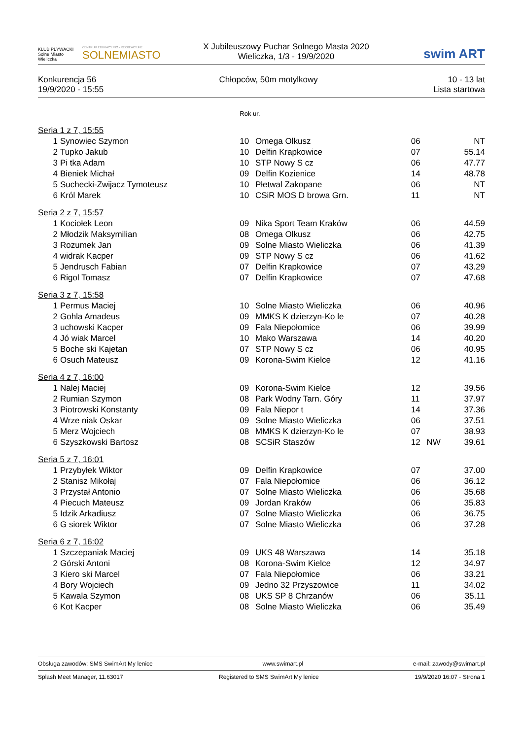KLUB PŁYWACKI
Solne Miasto Wieliczka
CENTRUM EDUKACYJNO - REKREACYJNE
SOLNEMIASTO
X Jubileuszowy Puchar Solnego Masta 2020
Wieliczka, 1/3 - 19/9/2020
swim ART
Konkurencja 56
19/9/2020 - 15:55
Chłopców, 50m motylkowy 10 - 13 lat
Lista startowa
| | | Rok ur. | | | | |
| Seria 1 z 7, 15:55 | | | | | | |
| 1 | Synowiec Szymon | 10 | Omega Olkusz | 06 | | NT |
| 2 | Tupko Jakub | 10 | Delfin Krapkowice | 07 | | 55.14 |
| 3 | Pi tka Adam | 10 | STP Nowy S cz | 06 | | 47.77 |
| 4 | Bieniek Michał | 09 | Delfin Kozienice | 14 | | 48.78 |
| 5 | Suchecki-Zwijacz Tymoteusz | 10 | Płetwal Zakopane | 06 | | NT |
| 6 | Król Marek | 10 | CSiR MOS D browa Grn. | 11 | | NT |
| Seria 2 z 7, 15:57 | | | | | | |
| 1 | Kociołek Leon | 09 | Nika Sport Team Kraków | 06 | | 44.59 |
| 2 | Młodzik Maksymilian | 08 | Omega Olkusz | 06 | | 42.75 |
| 3 | Rozumek Jan | 09 | Solne Miasto Wieliczka | 06 | | 41.39 |
| 4 | widrak Kacper | 09 | STP Nowy S cz | 06 | | 41.62 |
| 5 | Jendrusch Fabian | 07 | Delfin Krapkowice | 07 | | 43.29 |
| 6 | Rigol Tomasz | 07 | Delfin Krapkowice | 07 | | 47.68 |
| Seria 3 z 7, 15:58 | | | | | | |
| 1 | Permus Maciej | 10 | Solne Miasto Wieliczka | 06 | | 40.96 |
| 2 | Gohla Amadeus | 09 | MMKS K dzierzyn-Ko le | 07 | | 40.28 |
| 3 | uchowski Kacper | 09 | Fala Niepołomice | 06 | | 39.99 |
| 4 | Jó wiak Marcel | 10 | Mako Warszawa | 14 | | 40.20 |
| 5 | Boche ski Kajetan | 07 | STP Nowy S cz | 06 | | 40.95 |
| 6 | Osuch Mateusz | 09 | Korona-Swim Kielce | 12 | | 41.16 |
| Seria 4 z 7, 16:00 | | | | | | |
| 1 | Nalej Maciej | 09 | Korona-Swim Kielce | 12 | | 39.56 |
| 2 | Rumian Szymon | 08 | Park Wodny Tarn. Góry | 11 | | 37.97 |
| 3 | Piotrowski Konstanty | 09 | Fala Niepor t | 14 | | 37.36 |
| 4 | Wrze niak Oskar | 09 | Solne Miasto Wieliczka | 06 | | 37.51 |
| 5 | Merz Wojciech | 08 | MMKS K dzierzyn-Ko le | 07 | | 38.93 |
| 6 | Szyszkowski Bartosz | 08 | SCSiR Staszów | 12 | NW | 39.61 |
| Seria 5 z 7, 16:01 | | | | | | |
| 1 | Przybyłek Wiktor | 09 | Delfin Krapkowice | 07 | | 37.00 |
| 2 | Stanisz Mikołaj | 07 | Fala Niepołomice | 06 | | 36.12 |
| 3 | Przystał Antonio | 07 | Solne Miasto Wieliczka | 06 | | 35.68 |
| 4 | Piecuch Mateusz | 09 | Jordan Kraków | 06 | | 35.83 |
| 5 | Idzik Arkadiusz | 07 | Solne Miasto Wieliczka | 06 | | 36.75 |
| 6 | G siorek Wiktor | 07 | Solne Miasto Wieliczka | 06 | | 37.28 |
| Seria 6 z 7, 16:02 | | | | | | |
| 1 | Szczepaniak Maciej | 09 | UKS 48 Warszawa | 14 | | 35.18 |
| 2 | Górski Antoni | 08 | Korona-Swim Kielce | 12 | | 34.97 |
| 3 | Kiero ski Marcel | 07 | Fala Niepołomice | 06 | | 33.21 |
| 4 | Bory Wojciech | 09 | Jedno 32 Przyszowice | 11 | | 34.02 |
| 5 | Kawala Szymon | 08 | UKS SP 8 Chrzanów | 06 | | 35.11 |
| 6 | Kot Kacper | 08 | Solne Miasto Wieliczka | 06 | | 35.49 |
Obsługa zawodów: SMS SwimArt My lenice www.swimart.pl e-mail: zawody@swimart.pl
Splash Meet Manager, 11.63017 Registered to SMS SwimArt My lenice 19/9/2020 16:07 - Strona 1